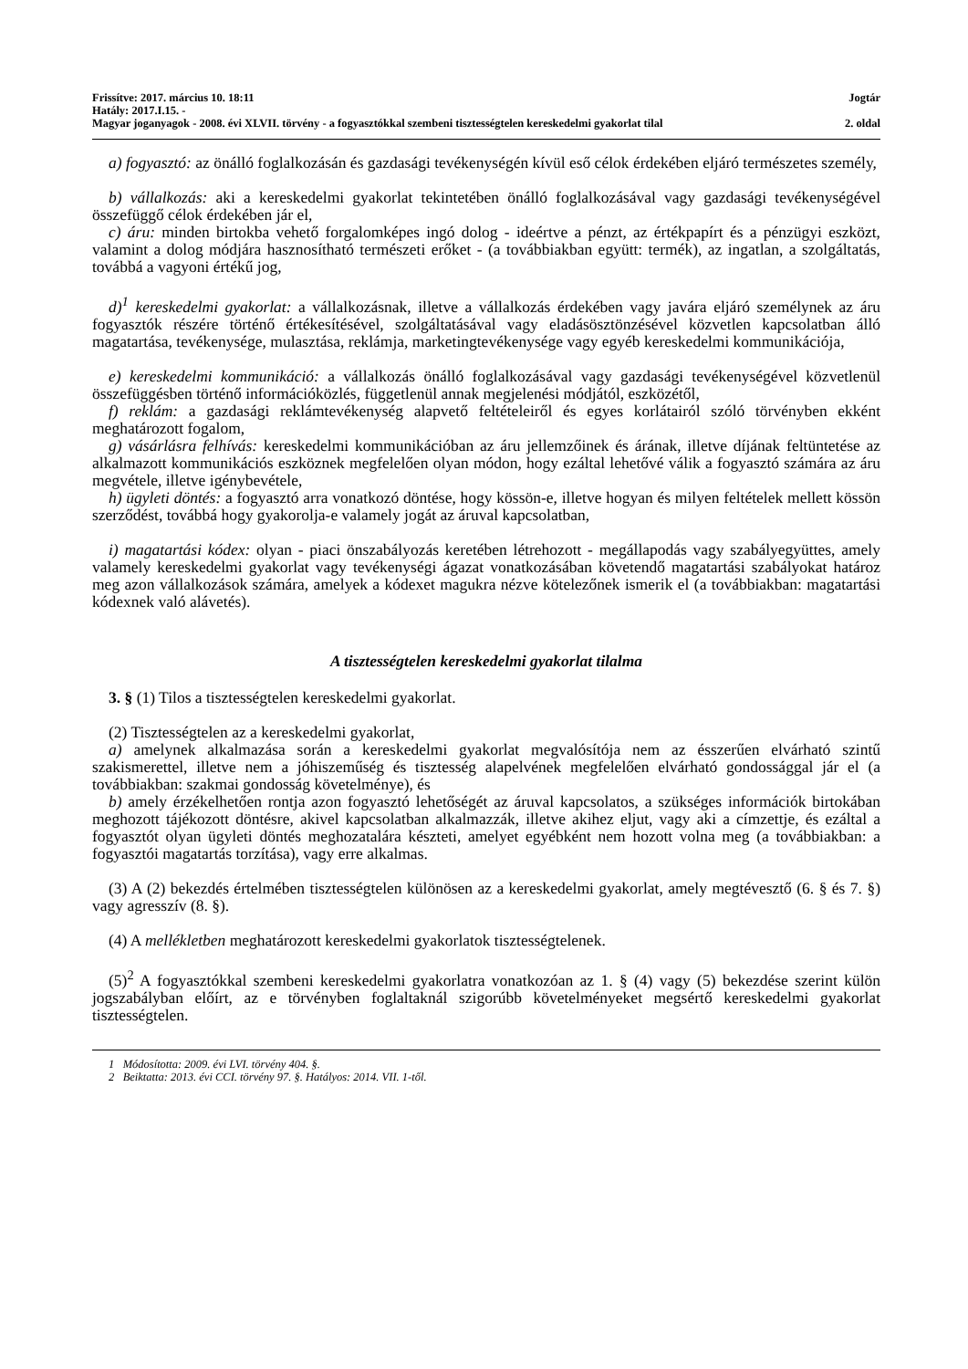Frissítve: 2017. március 10. 18:11 Jogtár
Hatály: 2017.I.15. -
Magyar joganyagok - 2008. évi XLVII. törvény - a fogyasztókkal szembeni tisztességtelen kereskedelmi gyakorlat tilal 2. oldal
a) fogyasztó: az önálló foglalkozásán és gazdasági tevékenységén kívül eső célok érdekében eljáró természetes személy,
b) vállalkozás: aki a kereskedelmi gyakorlat tekintetében önálló foglalkozásával vagy gazdasági tevékenységével összefüggő célok érdekében jár el,
c) áru: minden birtokba vehető forgalomképes ingó dolog - ideértve a pénzt, az értékpapírt és a pénzügyi eszközt, valamint a dolog módjára hasznosítható természeti erőket - (a továbbiakban együtt: termék), az ingatlan, a szolgáltatás, továbbá a vagyoni értékű jog,
d)<sup>1</sup> kereskedelmi gyakorlat: a vállalkozásnak, illetve a vállalkozás érdekében vagy javára eljáró személynek az áru fogyasztók részére történő értékesítésével, szolgáltatásával vagy eladásösztönzésével közvetlen kapcsolatban álló magatartása, tevékenysége, mulasztása, reklámja, marketingtevékenysége vagy egyéb kereskedelmi kommunikációja,
e) kereskedelmi kommunikáció: a vállalkozás önálló foglalkozásával vagy gazdasági tevékenységével közvetlenül összefüggésben történő információközlés, függetlenül annak megjelenési módjától, eszközétől,
f) reklám: a gazdasági reklámtevékenység alapvető feltételeiről és egyes korlátairól szóló törvényben ekként meghatározott fogalom,
g) vásárlásra felhívás: kereskedelmi kommunikációban az áru jellemzőinek és árának, illetve díjának feltüntetése az alkalmazott kommunikációs eszköznek megfelelően olyan módon, hogy ezáltal lehetővé válik a fogyasztó számára az áru megvétele, illetve igénybevétele,
h) ügyleti döntés: a fogyasztó arra vonatkozó döntése, hogy kössön-e, illetve hogyan és milyen feltételek mellett kössön szerződést, továbbá hogy gyakorolja-e valamely jogát az áruval kapcsolatban,
i) magatartási kódex: olyan - piaci önszabályozás keretében létrehozott - megállapodás vagy szabályegyüttes, amely valamely kereskedelmi gyakorlat vagy tevékenységi ágazat vonatkozásában követendő magatartási szabályokat határoz meg azon vállalkozások számára, amelyek a kódexet magukra nézve kötelezőnek ismerik el (a továbbiakban: magatartási kódexnek való alávetés).
A tisztességtelen kereskedelmi gyakorlat tilalma
3. § (1) Tilos a tisztességtelen kereskedelmi gyakorlat.
(2) Tisztességtelen az a kereskedelmi gyakorlat,
a) amelynek alkalmazása során a kereskedelmi gyakorlat megvalósítója nem az ésszerűen elvárható szintű szakismerettel, illetve nem a jóhiszeműség és tisztesség alapelvének megfelelően elvárható gondossággal jár el (a továbbiakban: szakmai gondosság követelménye), és
b) amely érzékelhetően rontja azon fogyasztó lehetőségét az áruval kapcsolatos, a szükséges információk birtokában meghozott tájékozott döntésre, akivel kapcsolatban alkalmazzák, illetve akihez eljut, vagy aki a címzettje, és ezáltal a fogyasztót olyan ügyleti döntés meghozatalára készteti, amelyet egyébként nem hozott volna meg (a továbbiakban: a fogyasztói magatartás torzítása), vagy erre alkalmas.
(3) A (2) bekezdés értelmében tisztességtelen különösen az a kereskedelmi gyakorlat, amely megtévesztő (6. § és 7. §) vagy agresszív (8. §).
(4) A mellékletben meghatározott kereskedelmi gyakorlatok tisztességtelenek.
(5)<sup>2</sup> A fogyasztókkal szembeni kereskedelmi gyakorlatra vonatkozóan az 1. § (4) vagy (5) bekezdése szerint külön jogszabályban előírt, az e törvényben foglaltaknál szigorúbb követelményeket megsértő kereskedelmi gyakorlat tisztességtelen.
1 Módosította: 2009. évi LVI. törvény 404. §.
2 Beiktatta: 2013. évi CCI. törvény 97. §. Hatályos: 2014. VII. 1-től.